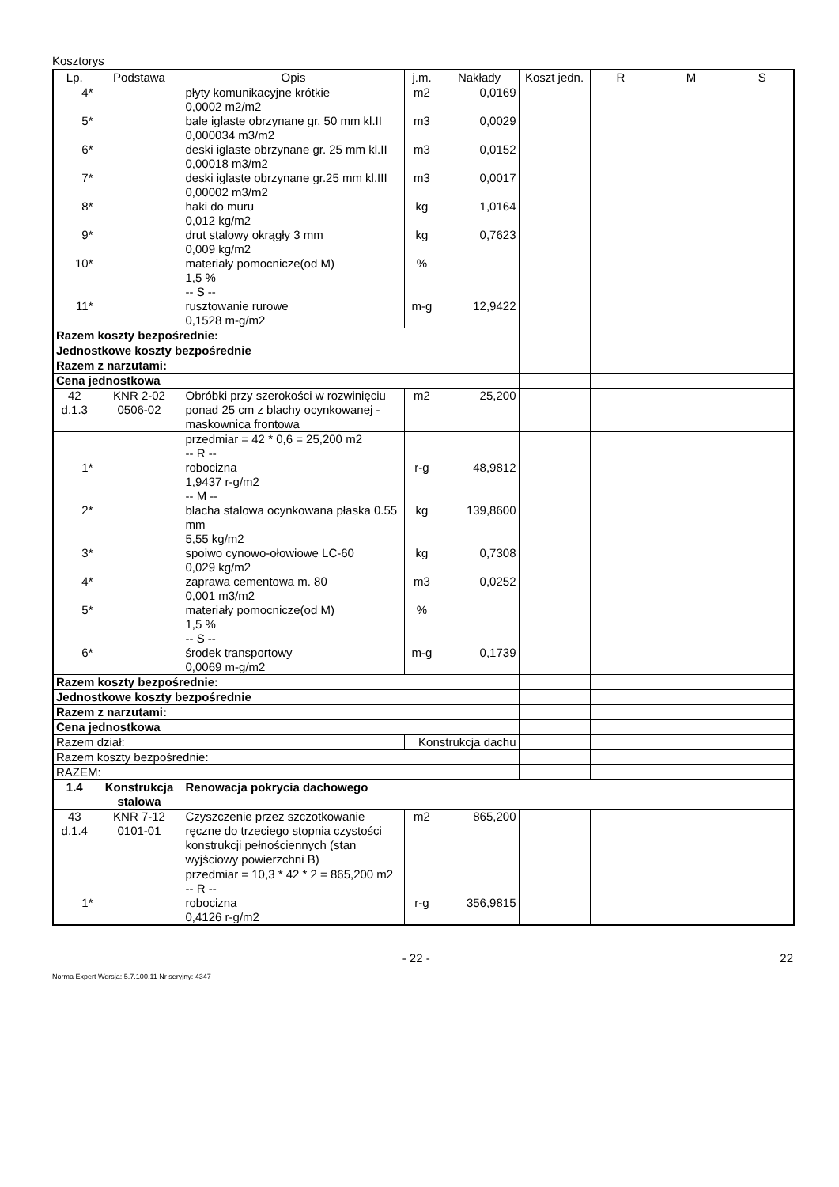Kosztorys
| Lp. | Podstawa | Opis | j.m. | Nakłady | Koszt jedn. | R | M | S |
| --- | --- | --- | --- | --- | --- | --- | --- | --- |
| 4* | | płyty komunikacyjne krótkie 0,0002 m2/m2 | m2 | 0,0169 | | | | |
| 5* | | bale iglaste obrzynane gr. 50 mm kl.II 0,000034 m3/m2 | m3 | 0,0029 | | | | |
| 6* | | deski iglaste obrzynane gr. 25 mm kl.II 0,00018 m3/m2 | m3 | 0,0152 | | | | |
| 7* | | deski iglaste obrzynane gr.25 mm kl.III 0,00002 m3/m2 | m3 | 0,0017 | | | | |
| 8* | | haki do muru 0,012 kg/m2 | kg | 1,0164 | | | | |
| 9* | | drut stalowy okrągły 3 mm 0,009 kg/m2 | kg | 0,7623 | | | | |
| 10* | | materiały pomocnicze(od M) 1,5 % -- S -- | % | | | | | |
| 11* | | rusztowanie rurowe 0,1528 m-g/m2 | m-g | 12,9422 | | | | |
| Razem koszty bezpośrednie: | | | | | | | | |
| Jednostkowe koszty bezpośrednie | | | | | | | | |
| Razem z narzutami: | | | | | | | | |
| Cena jednostkowa | | | | | | | | |
| 42 d.1.3 | KNR 2-02 0506-02 | Obróbki przy szerokości w rozwinięciu ponad 25 cm z blachy ocynkowanej - maskownica frontowa | m2 | 25,200 | | | | |
| | | przedmiar = 42 * 0,6 = 25,200 m2 -- R -- | | | | | | |
| 1* | | robocizna 1,9437 r-g/m2 -- M -- | r-g | 48,9812 | | | | |
| 2* | | blacha stalowa ocynkowana płaska 0.55 mm 5,55 kg/m2 | kg | 139,8600 | | | | |
| 3* | | spoiwo cynowo-ołowiowe LC-60 0,029 kg/m2 | kg | 0,7308 | | | | |
| 4* | | zaprawa cementowa m. 80 0,001 m3/m2 | m3 | 0,0252 | | | | |
| 5* | | materiały pomocnicze(od M) 1,5 % -- S -- | % | | | | | |
| 6* | | środek transportowy 0,0069 m-g/m2 | m-g | 0,1739 | | | | |
| Razem koszty bezpośrednie: | | | | | | | | |
| Jednostkowe koszty bezpośrednie | | | | | | | | |
| Razem z narzutami: | | | | | | | | |
| Cena jednostkowa | | | | | | | | |
| Razem dział: | | | Konstrukcja dachu | | | | | |
| Razem koszty bezpośrednie: | | | | | | | | |
| RAZEM: | | | | | | | | |
| 1.4 | Konstrukcja stalowa | Renowacja pokrycia dachowego | | | | | | |
| 43 d.1.4 | KNR 7-12 0101-01 | Czyszczenie przez szczotkowanie ręczne do trzeciego stopnia czystości konstrukcji pełnościennych (stan wyjściowy powierzchni B) | m2 | 865,200 | | | | |
| | | przedmiar = 10,3 * 42 * 2 = 865,200 m2 -- R -- | | | | | | |
| 1* | | robocizna 0,4126 r-g/m2 | r-g | 356,9815 | | | | |
- 22 - 22
Norma Expert Wersja: 5.7.100.11 Nr seryjny: 4347